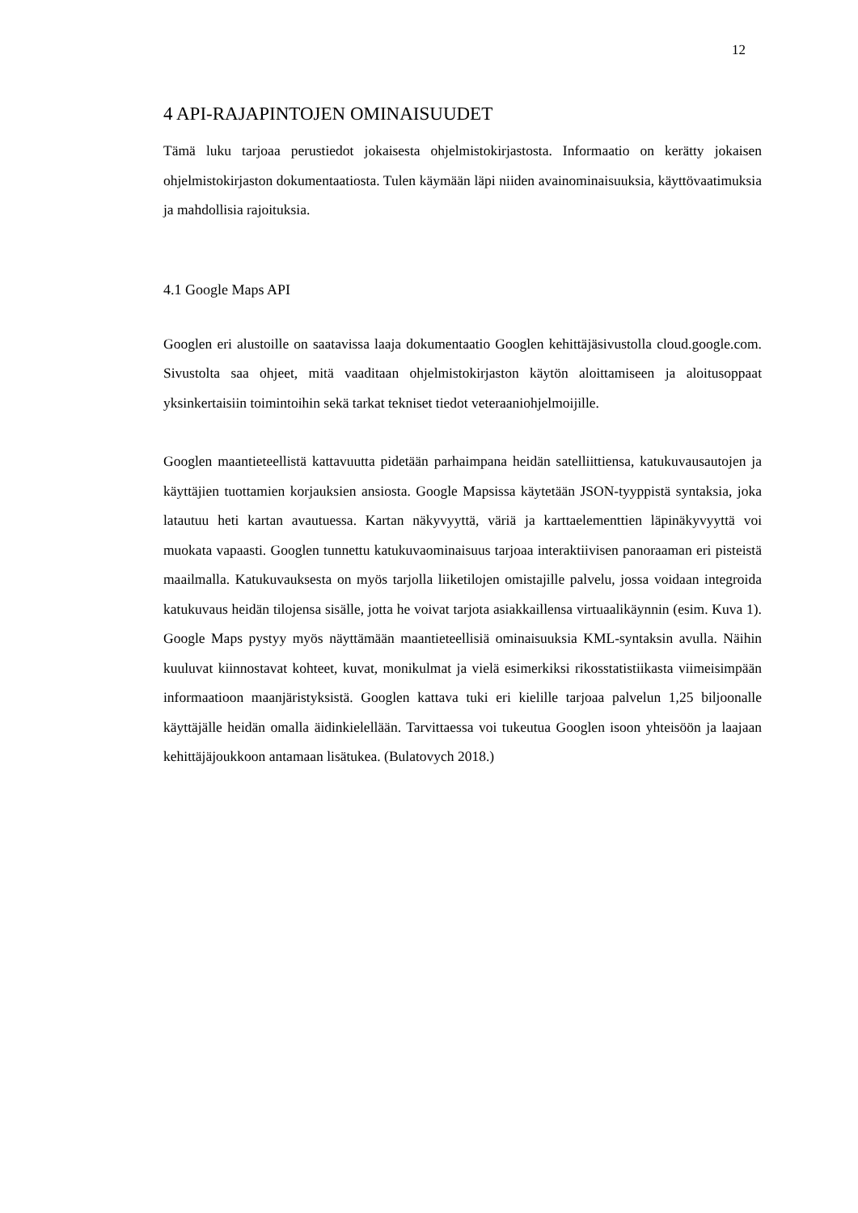12
4 API-RAJAPINTOJEN OMINAISUUDET
Tämä luku tarjoaa perustiedot jokaisesta ohjelmistokirjastosta. Informaatio on kerätty jokaisen ohjelmistokirjaston dokumentaatiosta. Tulen käymään läpi niiden avainominaisuuksia, käyttövaatimuksia ja mahdollisia rajoituksia.
4.1 Google Maps API
Googlen eri alustoille on saatavissa laaja dokumentaatio Googlen kehittäjäsivustolla cloud.google.com. Sivustolta saa ohjeet, mitä vaaditaan ohjelmistokirjaston käytön aloittamiseen ja aloitusoppaat yksinkertaisiin toimintoihin sekä tarkat tekniset tiedot veteraaniohjelmoijille.
Googlen maantieteellistä kattavuutta pidetään parhaimpana heidän satelliittiensa, katukuvausautojen ja käyttäjien tuottamien korjauksien ansiosta. Google Mapsissa käytetään JSON-tyyppistä syntaksia, joka latautuu heti kartan avautuessa. Kartan näkyvyyttä, väriä ja karttaelementtien läpinäkyvyyttä voi muokata vapaasti. Googlen tunnettu katukuvaominaisuus tarjoaa interaktiivisen panoraaman eri pisteistä maailmalla. Katukuvauksesta on myös tarjolla liiketilojen omistajille palvelu, jossa voidaan integroida katukuvaus heidän tilojensa sisälle, jotta he voivat tarjota asiakkaillensa virtuaalikäynnin (esim. Kuva 1). Google Maps pystyy myös näyttämään maantieteellisiä ominaisuuksia KML-syntaksin avulla. Näihin kuuluvat kiinnostavat kohteet, kuvat, monikulmat ja vielä esimerkiksi rikosstatistiikasta viimeisimpään informaatioon maanjäristyksistä. Googlen kattava tuki eri kielille tarjoaa palvelun 1,25 biljoonalle käyttäjälle heidän omalla äidinkielellään. Tarvittaessa voi tukeutua Googlen isoon yhteisöön ja laajaan kehittäjäjoukkoon antamaan lisätukea. (Bulatovych 2018.)